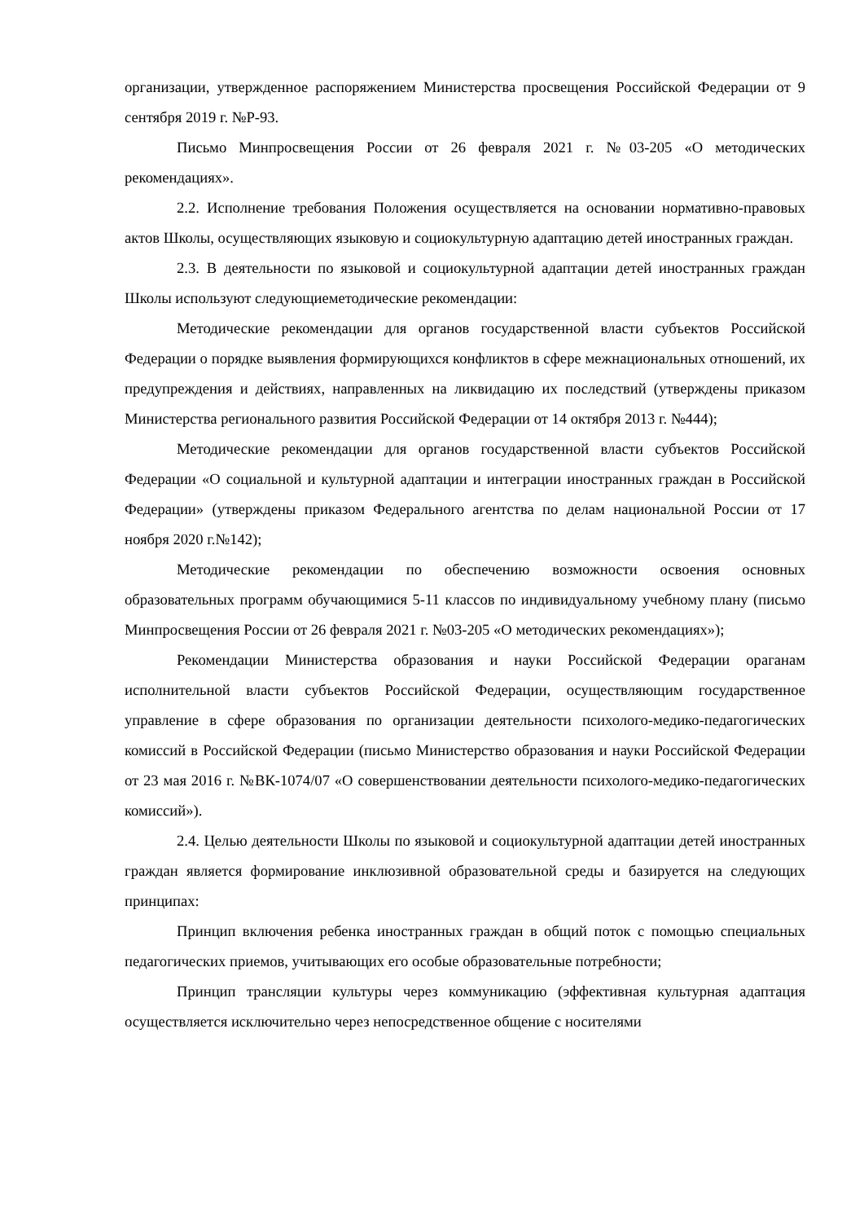организации, утвержденное распоряжением Министерства просвещения Российской Федерации от 9 сентября 2019 г. №Р-93.
Письмо Минпросвещения России от 26 февраля 2021 г. №03-205 «О методических рекомендациях».
2.2. Исполнение требования Положения осуществляется на основании нормативно-правовых актов Школы, осуществляющих языковую и социокультурную адаптацию детей иностранных граждан.
2.3. В деятельности по языковой и социокультурной адаптации детей иностранных граждан Школы используют следующиеметодические рекомендации:
Методические рекомендации для органов государственной власти субъектов Российской Федерации о порядке выявления формирующихся конфликтов в сфере межнациональных отношений, их предупреждения и действиях, направленных на ликвидацию их последствий (утверждены приказом Министерства регионального развития Российской Федерации от 14 октября 2013 г. №444);
Методические рекомендации для органов государственной власти субъектов Российской Федерации «О социальной и культурной адаптации и интеграции иностранных граждан в Российской Федерации» (утверждены приказом Федерального агентства по делам национальной России от 17 ноября 2020 г.№142);
Методические рекомендации по обеспечению возможности освоения основных образовательных программ обучающимися 5-11 классов по индивидуальному учебному плану (письмо Минпросвещения России от 26 февраля 2021 г. №03-205 «О методических рекомендациях»);
Рекомендации Министерства образования и науки Российской Федерации ораганам исполнительной власти субъектов Российской Федерации, осуществляющим государственное управление в сфере образования по организации деятельности психолого-медико-педагогических комиссий в Российской Федерации (письмо Министерство образования и науки Российской Федерации от 23 мая 2016 г. №ВК-1074/07 «О совершенствовании деятельности психолого-медико-педагогических комиссий»).
2.4. Целью деятельности Школы по языковой и социокультурной адаптации детей иностранных граждан является формирование инклюзивной образовательной среды и базируется на следующих принципах:
Принцип включения ребенка иностранных граждан в общий поток с помощью специальных педагогических приемов, учитывающих его особые образовательные потребности;
Принцип трансляции культуры через коммуникацию (эффективная культурная адаптация осуществляется исключительно через непосредственное общение с носителями